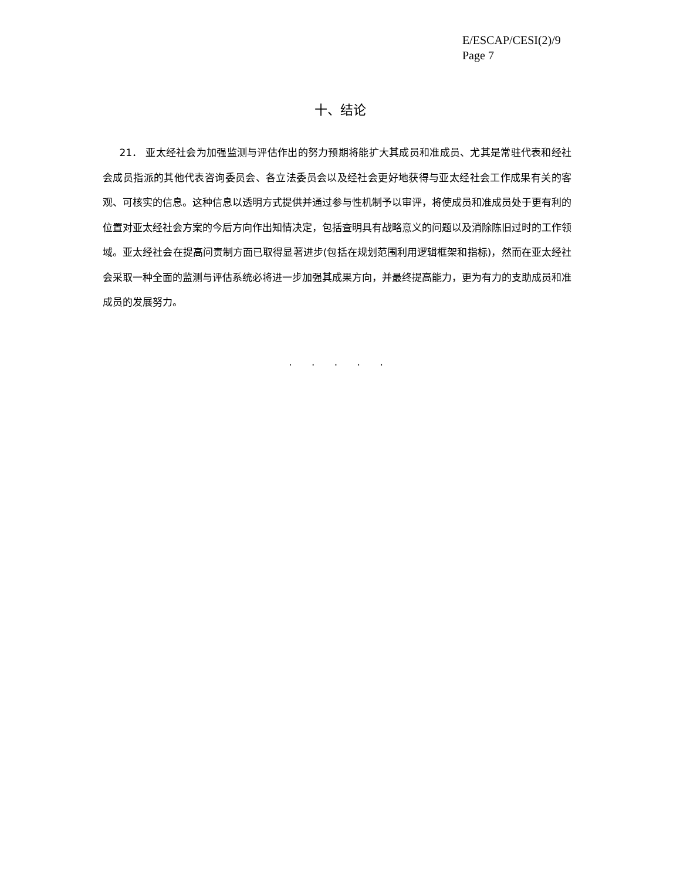E/ESCAP/CESI(2)/9
Page 7
十、结论
21． 亚太经社会为加强监测与评估作出的努力预期将能扩大其成员和准成员、尤其是常驻代表和经社会成员指派的其他代表咨询委员会、各立法委员会以及经社会更好地获得与亚太经社会工作成果有关的客观、可核实的信息。这种信息以透明方式提供并通过参与性机制予以审评，将使成员和准成员处于更有利的位置对亚太经社会方案的今后方向作出知情决定，包括查明具有战略意义的问题以及消除陈旧过时的工作领域。亚太经社会在提高问责制方面已取得显著进步(包括在规划范围利用逻辑框架和指标)，然而在亚太经社会采取一种全面的监测与评估系统必将进一步加强其成果方向，并最终提高能力，更为有力的支助成员和准成员的发展努力。
. . . . .